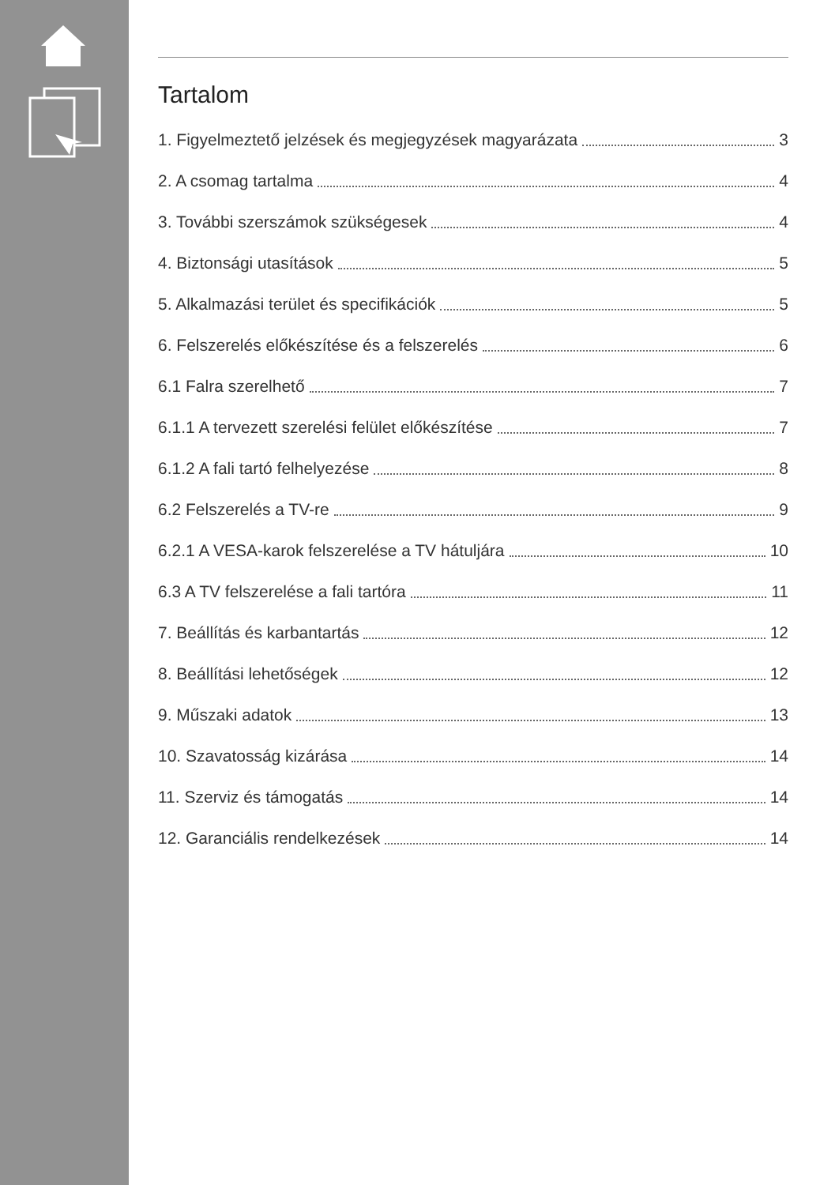Tartalom
1. Figyelmeztető jelzések és megjegyzések magyarázata 3
2. A csomag tartalma 4
3. További szerszámok szükségesek 4
4. Biztonsági utasítások 5
5. Alkalmazási terület és specifikációk 5
6. Felszerelés előkészítése és a felszerelés 6
6.1 Falra szerelhető 7
6.1.1 A tervezett szerelési felület előkészítése 7
6.1.2 A fali tartó felhelyezése 8
6.2 Felszerelés a TV-re 9
6.2.1 A VESA-karok felszerelése a TV hátuljára 10
6.3 A TV felszerelése a fali tartóra 11
7. Beállítás és karbantartás 12
8. Beállítási lehetőségek 12
9. Műszaki adatok 13
10. Szavatosság kizárása 14
11. Szerviz és támogatás 14
12. Garanciális rendelkezések 14